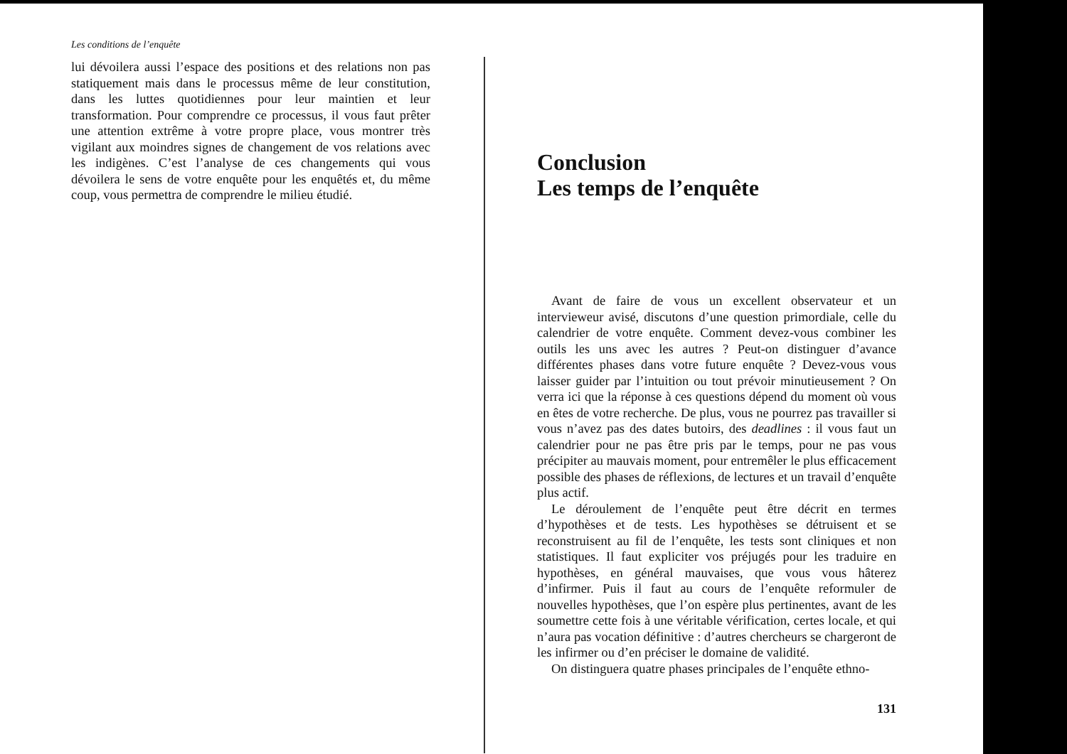Les conditions de l’enquête
lui dévoilera aussi l’espace des positions et des relations non pas statiquement mais dans le processus même de leur constitution, dans les luttes quotidiennes pour leur maintien et leur transformation. Pour comprendre ce processus, il vous faut prêter une attention extrême à votre propre place, vous montrer très vigilant aux moindres signes de changement de vos relations avec les indigènes. C’est l’analyse de ces changements qui vous dévoilera le sens de votre enquête pour les enquêtés et, du même coup, vous permettra de comprendre le milieu étudié.
Conclusion
Les temps de l’enquête
Avant de faire de vous un excellent observateur et un intervieweur avisé, discutons d’une question primordiale, celle du calendrier de votre enquête. Comment devez-vous combiner les outils les uns avec les autres ? Peut-on distinguer d’avance différentes phases dans votre future enquête ? Devez-vous vous laisser guider par l’intuition ou tout prévoir minutieusement ? On verra ici que la réponse à ces questions dépend du moment où vous en êtes de votre recherche. De plus, vous ne pourrez pas travailler si vous n’avez pas des dates butoirs, des deadlines : il vous faut un calendrier pour ne pas être pris par le temps, pour ne pas vous précipiter au mauvais moment, pour entremêler le plus efficacement possible des phases de réflexions, de lectures et un travail d’enquête plus actif.
Le déroulement de l’enquête peut être décrit en termes d’hypothèses et de tests. Les hypothèses se détruisent et se reconstruisent au fil de l’enquête, les tests sont cliniques et non statistiques. Il faut expliciter vos préjugés pour les traduire en hypothèses, en général mauvaises, que vous vous hâterez d’infirmer. Puis il faut au cours de l’enquête reformuler de nouvelles hypothèses, que l’on espère plus pertinentes, avant de les soumettre cette fois à une véritable vérification, certes locale, et qui n’aura pas vocation définitive : d’autres chercheurs se chargeront de les infirmer ou d’en préciser le domaine de validité.
On distinguera quatre phases principales de l’enquête ethno-
131